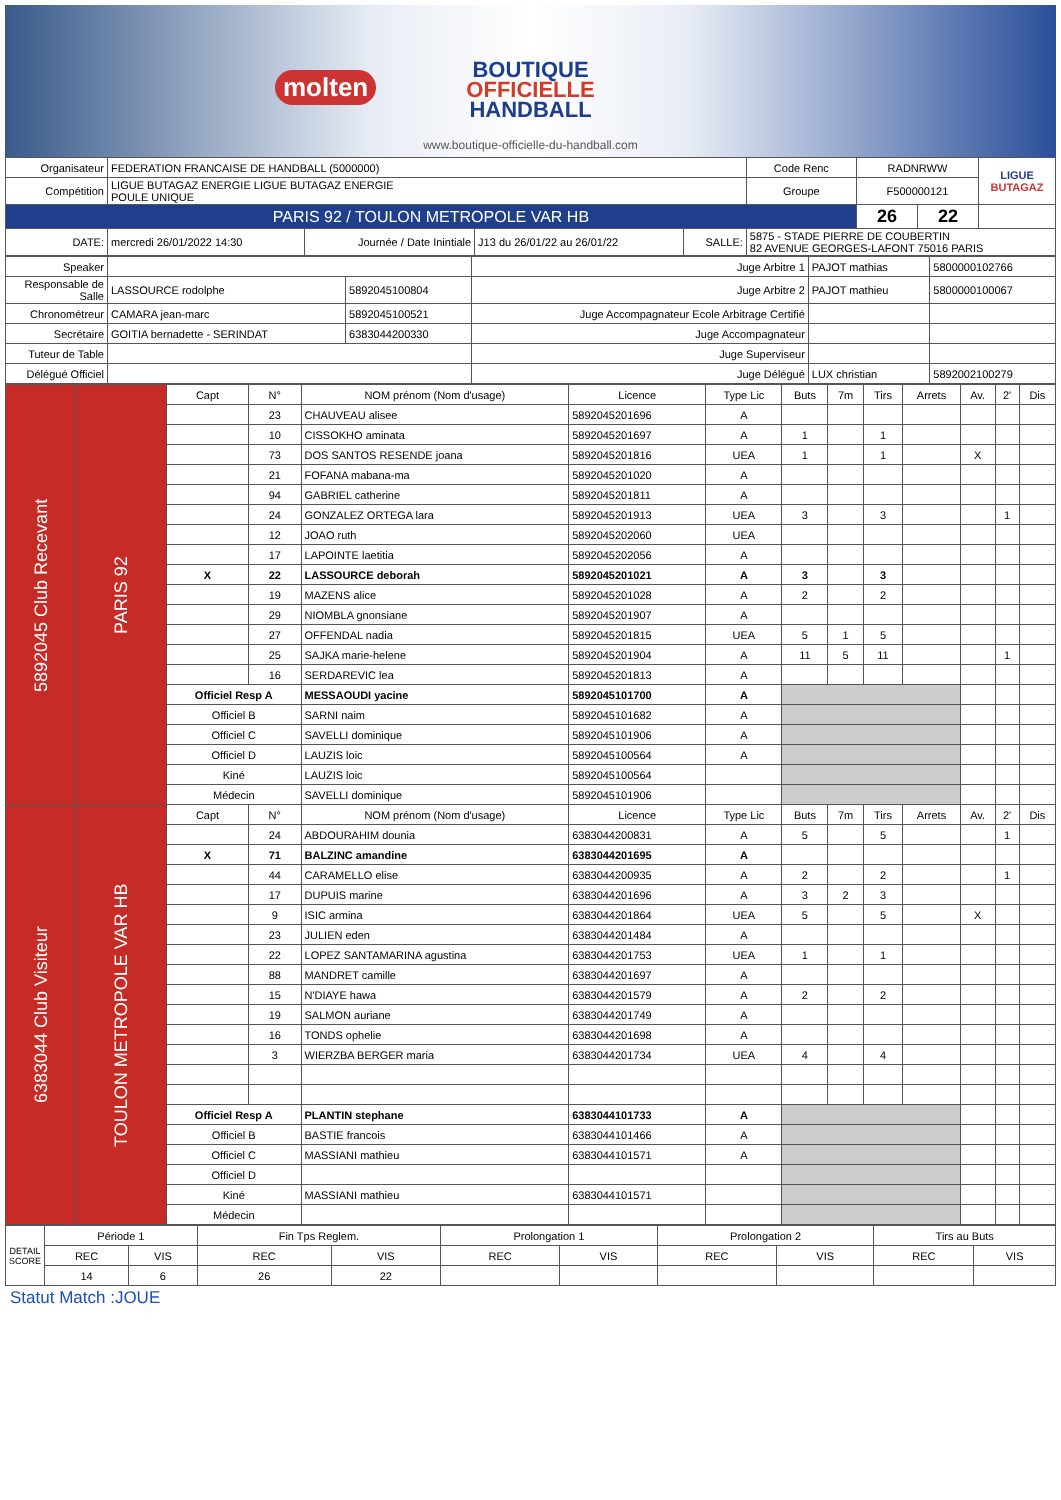molten
BOUTIQUE
OFFICIELLE
HANDBALL
www.boutique-officielle-du-handball.com
| Organisateur | FEDERATION FRANCAISE DE HANDBALL (5000000) | | | | Code Renc | RADNRWW | | LIGUE BUTAGAZ |
| Compétition | LIGUE BUTAGAZ ENERGIE LIGUE BUTAGAZ ENERGIE POULE UNIQUE | | | | Groupe | F500000121 | | |
| PARIS 92 / TOULON METROPOLE VAR HB | | | | | | 26 | 22 | |
| DATE: | mercredi 26/01/2022 14:30 | Journée / Date Inintiale | J13 du 26/01/22 au 26/01/22 | SALLE: | 5875 - STADE PIERRE DE COUBERTIN 82 AVENUE GEORGES-LAFONT 75016 PARIS | | | |
| Speaker | | | Juge Arbitre 1 | PAJOT mathias | 5800000102766 |
| Responsable de Salle | LASSOURCE rodolphe | 5892045100804 | Juge Arbitre 2 | PAJOT mathieu | 5800000100067 |
| Chronométreur | CAMARA jean-marc | 5892045100521 | Juge Accompagnateur Ecole Arbitrage Certifié | | |
| Secrétaire | GOITIA bernadette - SERINDAT | 6383044200330 | Juge Accompagnateur | | |
| Tuteur de Table | | | Juge Superviseur | | |
| Délégué Officiel | | | Juge Délégué | LUX christian | 5892002100279 |
| 5892045 Club Recevant | PARIS 92 | Capt | N° | NOM prénom (Nom d'usage) | Licence | Type Lic | Buts | 7m | Tirs | Arrets | Av. | 2' | Dis |
| | | | 23 | CHAUVEAU alisee | 5892045201696 | A | | | | | | | |
| | | | 10 | CISSOKHO aminata | 5892045201697 | A | 1 | | 1 | | | | |
| | | | 73 | DOS SANTOS RESENDE joana | 5892045201816 | UEA | 1 | | 1 | | X | | |
| | | | 21 | FOFANA mabana-ma | 5892045201020 | A | | | | | | | |
| | | | 94 | GABRIEL catherine | 5892045201811 | A | | | | | | | |
| | | | 24 | GONZALEZ ORTEGA lara | 5892045201913 | UEA | 3 | | 3 | | | 1 | |
| | | | 12 | JOAO ruth | 5892045202060 | UEA | | | | | | | |
| | | | 17 | LAPOINTE laetitia | 5892045202056 | A | | | | | | | |
| | | X | 22 | LASSOURCE deborah | 5892045201021 | A | 3 | | 3 | | | | |
| | | | 19 | MAZENS alice | 5892045201028 | A | 2 | | 2 | | | | |
| | | | 29 | NIOMBLA gnonsiane | 5892045201907 | A | | | | | | | |
| | | | 27 | OFFENDAL nadia | 5892045201815 | UEA | 5 | 1 | 5 | | | | |
| | | | 25 | SAJKA marie-helene | 5892045201904 | A | 11 | 5 | 11 | | | 1 | |
| | | | 16 | SERDAREVIC lea | 5892045201813 | A | | | | | | | |
| | | Officiel Resp A | | MESSAOUDI yacine | 5892045101700 | A | | | | | | | |
| | | Officiel B | | SARNI naim | 5892045101682 | A | | | | | | | |
| | | Officiel C | | SAVELLI dominique | 5892045101906 | A | | | | | | | |
| | | Officiel D | | LAUZIS loic | 5892045100564 | A | | | | | | | |
| | | Kiné | | LAUZIS loic | 5892045100564 | | | | | | | | |
| | | Médecin | | SAVELLI dominique | 5892045101906 | | | | | | | | |
| 6383044 Club Visiteur | TOULON METROPOLE VAR HB | Capt | N° | NOM prénom (Nom d'usage) | Licence | Type Lic | Buts | 7m | Tirs | Arrets | Av. | 2' | Dis |
| | | | 24 | ABDOURAHIM dounia | 6383044200831 | A | 5 | | 5 | | | 1 | |
| | | X | 71 | BALZINC amandine | 6383044201695 | A | | | | | | | |
| | | | 44 | CARAMELLO elise | 6383044200935 | A | 2 | | 2 | | | 1 | |
| | | | 17 | DUPUIS marine | 6383044201696 | A | 3 | 2 | 3 | | | | |
| | | | 9 | ISIC armina | 6383044201864 | UEA | 5 | | 5 | | X | | |
| | | | 23 | JULIEN eden | 6383044201484 | A | | | | | | | |
| | | | 22 | LOPEZ SANTAMARINA agustina | 6383044201753 | UEA | 1 | | 1 | | | | |
| | | | 88 | MANDRET camille | 6383044201697 | A | | | | | | | |
| | | | 15 | N'DIAYE hawa | 6383044201579 | A | 2 | | 2 | | | | |
| | | | 19 | SALMON auriane | 6383044201749 | A | | | | | | | |
| | | | 16 | TONDS ophelie | 6383044201698 | A | | | | | | | |
| | | | 3 | WIERZBA BERGER maria | 6383044201734 | UEA | 4 | | 4 | | | | |
| | | Officiel Resp A | | PLANTIN stephane | 6383044101733 | A | | | | | | | |
| | | Officiel B | | BASTIE francois | 6383044101466 | A | | | | | | | |
| | | Officiel C | | MASSIANI mathieu | 6383044101571 | A | | | | | | | |
| | | Officiel D | | | | | | | | | | | |
| | | Kiné | | MASSIANI mathieu | 6383044101571 | | | | | | | | |
| | | Médecin | | | | | | | | | | | |
| DETAIL SCORE | Période 1 | | Fin Tps Reglem. | | Prolongation 1 | | Prolongation 2 | | Tirs au Buts | |
| | REC | VIS | REC | VIS | REC | VIS | REC | VIS | REC | VIS |
| | 14 | 6 | 26 | 22 | | | | | | |
Statut Match :JOUE